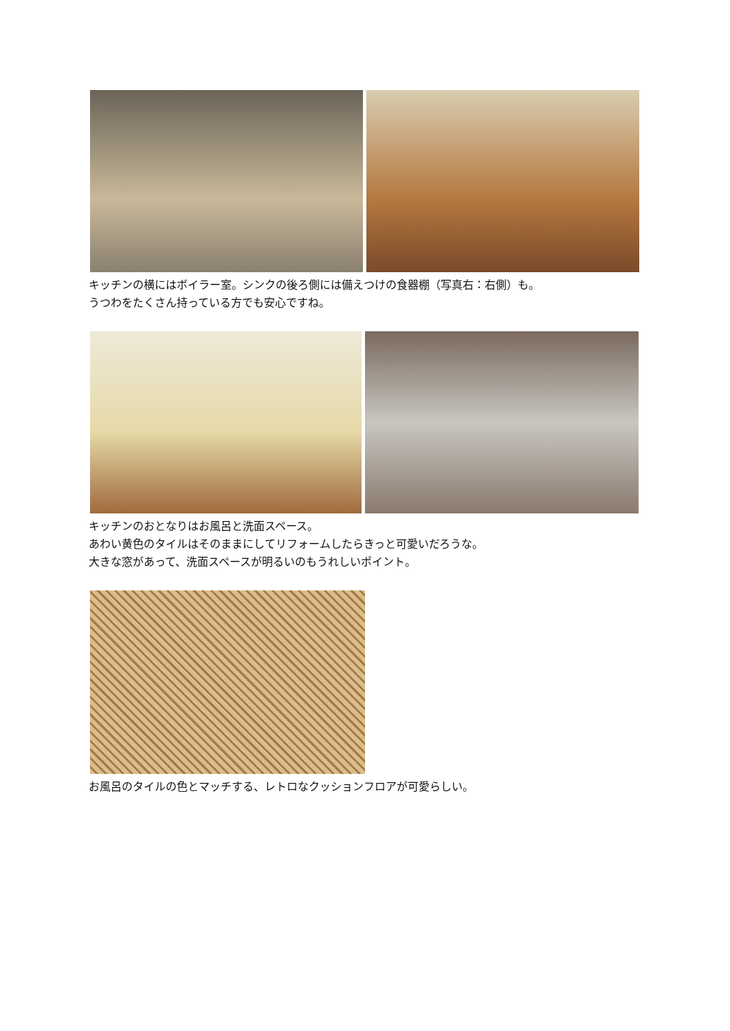キッチンの横にはボイラー室。シンクの後ろ側には備えつけの食器棚（写真右：右側）も。
うつわをたくさん持っている方でも安心ですね。
キッチンのおとなりはお風呂と洗面スペース。
あわい黄色のタイルはそのままにしてリフォームしたらきっと可愛いだろうな。
大きな窓があって、洗面スペースが明るいのもうれしいポイント。
お風呂のタイルの色とマッチする、レトロなクッションフロアが可愛らしい。